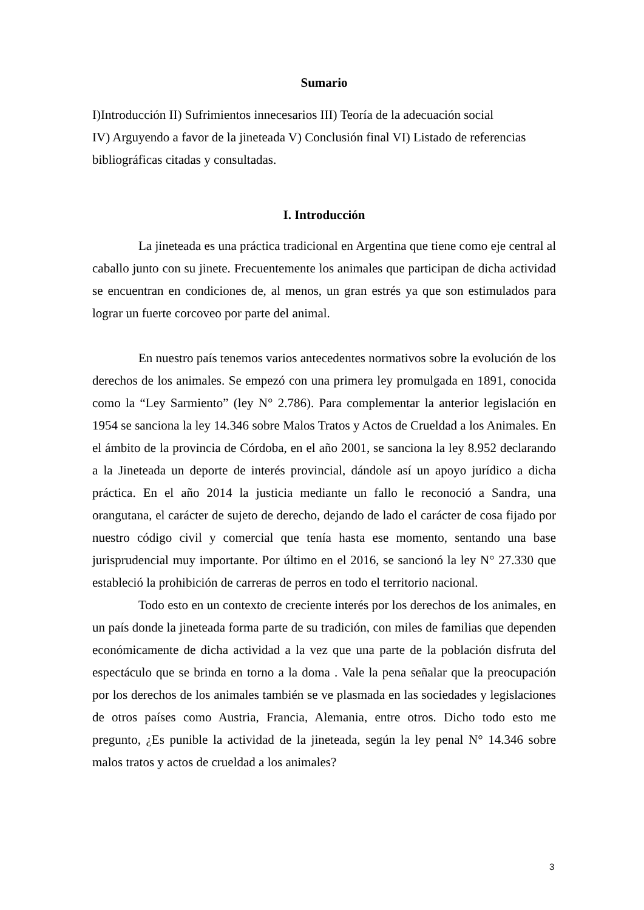Sumario
I)Introducción II) Sufrimientos innecesarios III) Teoría de la adecuación social
IV) Arguyendo a favor de la jineteada V) Conclusión final VI) Listado de referencias bibliográficas citadas y consultadas.
I. Introducción
La jineteada es una práctica tradicional en Argentina que tiene como eje central al caballo junto con su jinete. Frecuentemente los animales que participan de dicha actividad se encuentran en condiciones de, al menos, un gran estrés ya que son estimulados para lograr un fuerte corcoveo por parte del animal.
En nuestro país tenemos varios antecedentes normativos sobre la evolución de los derechos de los animales. Se empezó con una primera ley promulgada en 1891, conocida como la “Ley Sarmiento” (ley N° 2.786). Para complementar la anterior legislación en 1954 se sanciona la ley 14.346 sobre Malos Tratos y Actos de Crueldad a los Animales. En el ámbito de la provincia de Córdoba, en el año 2001, se sanciona la ley 8.952 declarando a la Jineteada un deporte de interés provincial, dándole así un apoyo jurídico a dicha práctica. En el año 2014 la justicia mediante un fallo le reconoció a Sandra, una orangutana, el carácter de sujeto de derecho, dejando de lado el carácter de cosa fijado por nuestro código civil y comercial que tenía hasta ese momento, sentando una base jurisprudencial muy importante. Por último en el 2016, se sancionó la ley N° 27.330 que estableció la prohibición de carreras de perros en todo el territorio nacional.
Todo esto en un contexto de creciente interés por los derechos de los animales, en un país donde la jineteada forma parte de su tradición, con miles de familias que dependen económicamente de dicha actividad a la vez que una parte de la población disfruta del espectáculo que se brinda en torno a la doma . Vale la pena señalar que la preocupación por los derechos de los animales también se ve plasmada en las sociedades y legislaciones de otros países como Austria, Francia, Alemania, entre otros. Dicho todo esto me pregunto, ¿Es punible la actividad de la jineteada, según la ley penal N° 14.346 sobre malos tratos y actos de crueldad a los animales?
3